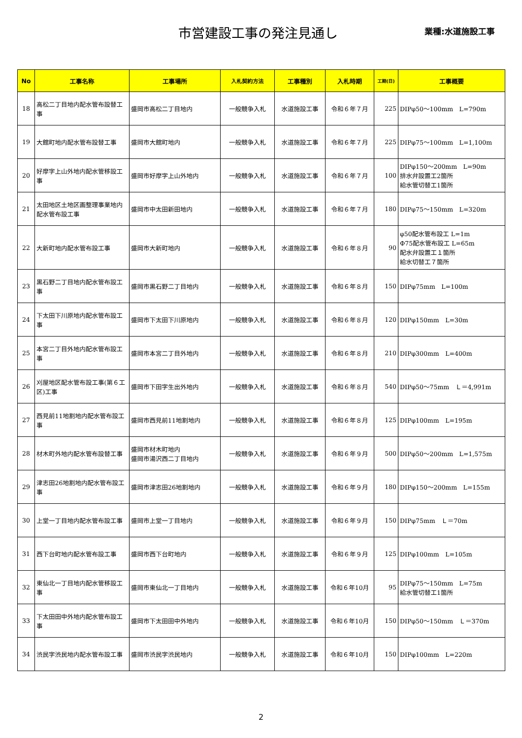市営建設工事の発注見通し
業種:水道施設工事
| No | 工事名称 | 工事場所 | 入札契約方法 | 工事種別 | 入札時期 | 工期(日) | 工事概要 |
| --- | --- | --- | --- | --- | --- | --- | --- |
| 18 | 高松二丁目地内配水管布設替工事 | 盛岡市高松二丁目地内 | 一般競争入札 | 水道施設工事 | 令和６年７月 | 225 | DIPφ50～100mm L=790m |
| 19 | 大館町地内配水管布設替工事 | 盛岡市大館町地内 | 一般競争入札 | 水道施設工事 | 令和６年７月 | 225 | DIPφ75～100mm L=1,100m |
| 20 | 好摩字上山外地内配水管移設工事 | 盛岡市好摩字上山外地内 | 一般競争入札 | 水道施設工事 | 令和６年７月 | 100 | DIPφ150～200mm L=90m 排水弁設置工2箇所 給水管切替工1箇所 |
| 21 | 太田地区土地区画整理事業地内配水管布設工事 | 盛岡市中太田新田地内 | 一般競争入札 | 水道施設工事 | 令和６年７月 | 180 | DIPφ75～150mm L=320m |
| 22 | 大新町地内配水管布設工事 | 盛岡市大新町地内 | 一般競争入札 | 水道施設工事 | 令和６年８月 | 90 | φ50配水管布設工 L=1m Φ75配水管布設工 L=65m 配水弁設置工１箇所 給水切替工７箇所 |
| 23 | 黒石野二丁目地内配水管布設工事 | 盛岡市黒石野二丁目地内 | 一般競争入札 | 水道施設工事 | 令和６年８月 | 150 | DIPφ75mm L=100m |
| 24 | 下太田下川原地内配水管布設工事 | 盛岡市下太田下川原地内 | 一般競争入札 | 水道施設工事 | 令和６年８月 | 120 | DIPφ150mm L=30m |
| 25 | 本宮二丁目外地内配水管布設工事 | 盛岡市本宮二丁目外地内 | 一般競争入札 | 水道施設工事 | 令和６年８月 | 210 | DIPφ300mm L=400m |
| 26 | 刈屋地区配水管布設工事(第６工区)工事 | 盛岡市下田字生出外地内 | 一般競争入札 | 水道施設工事 | 令和６年８月 | 540 | DIPφ50～75mm Ｌ＝4,991m |
| 27 | 西見前11地割地内配水管布設工事 | 盛岡市西見前11地割地内 | 一般競争入札 | 水道施設工事 | 令和６年８月 | 125 | DIPφ100mm L=195m |
| 28 | 材木町外地内配水管布設替工事 | 盛岡市材木町地内 盛岡市湯沢西二丁目地内 | 一般競争入札 | 水道施設工事 | 令和６年９月 | 500 | DIPφ50～200mm L=1,575m |
| 29 | 津志田26地割地内配水管布設工事 | 盛岡市津志田26地割地内 | 一般競争入札 | 水道施設工事 | 令和６年９月 | 180 | DIPφ150～200mm L=155m |
| 30 | 上堂一丁目地内配水管布設工事 | 盛岡市上堂一丁目地内 | 一般競争入札 | 水道施設工事 | 令和６年９月 | 150 | DIPφ75mm Ｌ＝70m |
| 31 | 西下台町地内配水管布設工事 | 盛岡市西下台町地内 | 一般競争入札 | 水道施設工事 | 令和６年９月 | 125 | DIPφ100mm L=105m |
| 32 | 東仙北一丁目地内配水管移設工事 | 盛岡市東仙北一丁目地内 | 一般競争入札 | 水道施設工事 | 令和６年10月 | 95 | DIPφ75～150mm L=75m 給水管切替工1箇所 |
| 33 | 下太田田中外地内配水管布設工事 | 盛岡市下太田田中外地内 | 一般競争入札 | 水道施設工事 | 令和６年10月 | 150 | DIPφ50～150mm Ｌ＝370m |
| 34 | 渋民字渋民地内配水管布設工事 | 盛岡市渋民字渋民地内 | 一般競争入札 | 水道施設工事 | 令和６年10月 | 150 | DIPφ100mm L=220m |
2